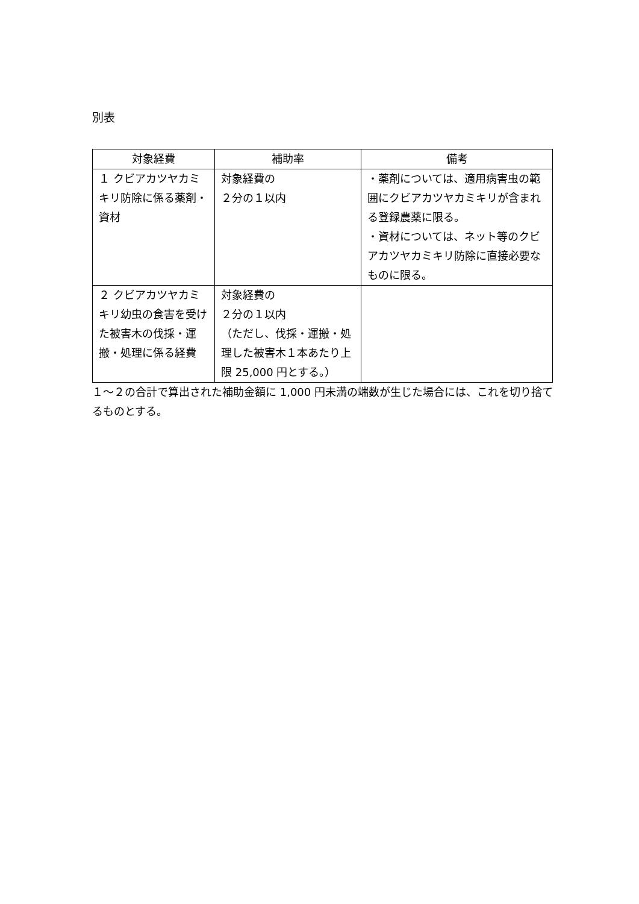別表
| 対象経費 | 補助率 | 備考 |
| --- | --- | --- |
| １ クビアカツヤカミキリ防除に係る薬剤・資材 | 対象経費の ２分の１以内 | ・薬剤については、適用病害虫の範囲にクビアカツヤカミキリが含まれる登録農薬に限る。 ・資材については、ネット等のクビアカツヤカミキリ防除に直接必要なものに限る。 |
| ２ クビアカツヤカミキリ幼虫の食害を受けた被害木の伐採・運搬・処理に係る経費 | 対象経費の ２分の１以内 （ただし、伐採・運搬・処理した被害木１本あたり上限 25,000 円とする。） | |
１～２の合計で算出された補助金額に 1,000 円未満の端数が生じた場合には、これを切り捨てるものとする。